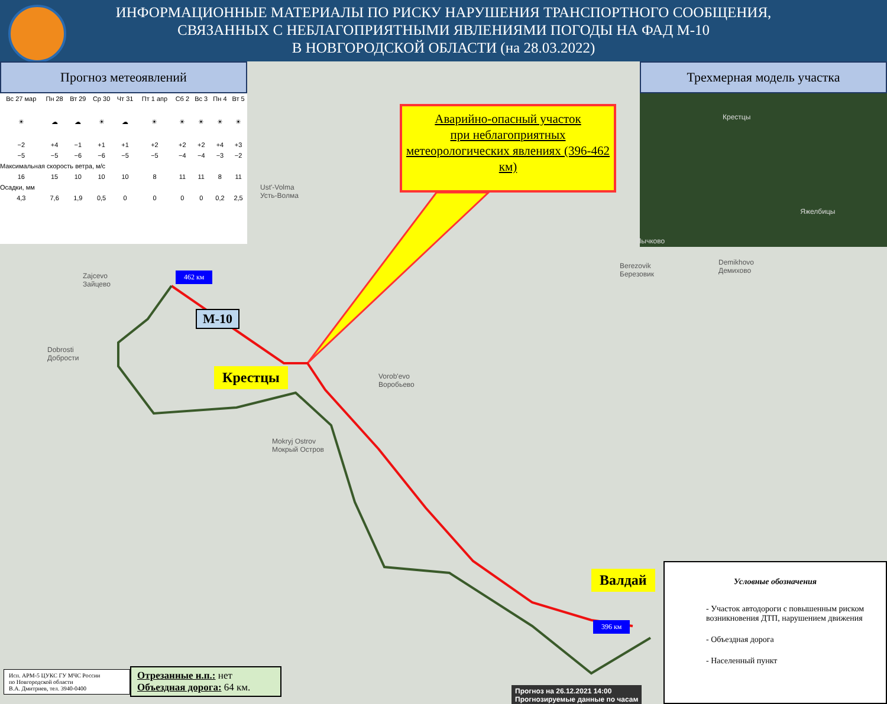ИНФОРМАЦИОННЫЕ МАТЕРИАЛЫ ПО РИСКУ НАРУШЕНИЯ ТРАНСПОРТНОГО СООБЩЕНИЯ,
СВЯЗАННЫХ С НЕБЛАГОПРИЯТНЫМИ ЯВЛЕНИЯМИ ПОГОДЫ НА ФАД М-10
В НОВГОРОДСКОЙ ОБЛАСТИ (на 28.03.2022)
Прогноз метеоявлений
| Вс 27 мар | Пн 28 | Вт 29 | Ср 30 | Чт 31 | Пт 1 апр | Сб 2 | Вс 3 | Пн 4 | Вт 5 |
| ☀ | ☁ | ☁ | ☀ | ☁ | ☀ | ☀ | ☀ | ☀ | ☀ |
| −2 | +4 | −1 | +1 | +1 | +2 | +2 | +2 | +4 | +3 |
| −5 | −5 | −6 | −6 | −5 | −5 | −4 | −4 | −3 | −2 |
| Максимальная скорость ветра, м/с | | | | | | | | | |
| 16 | 15 | 10 | 10 | 10 | 8 | 11 | 11 | 8 | 11 |
| Осадки, мм | | | | | | | | | |
| 4,3 | 7,6 | 1,9 | 0,5 | 0 | 0 | 0 | 0 | 0,2 | 2,5 |
Трехмерная модель участка
Крестцы Яжелбицы Лычково
Аварийно-опасный участок
при неблагоприятных
метеорологических явлениях (396-462 км)
462 км
М-10
Крестцы
Валдай
396 км
Ust'-Volma
Усть-Волма
Vorob'evo
Воробьево
Dobrosti
Добрости
Mokryj Ostrov
Мокрый Остров
Berezovik
Березовик
Demikhovo
Демихово
Zajcevo
Зайцево
Прогноз на 26.12.2021 14:00
Прогнозируемые данные по часам
Условные обозначения
- Участок автодороги с повышенным риском возникновения ДТП, нарушением движения
- Объездная дорога
- Населенный пункт
Исп. АРМ-5 ЦУКС ГУ МЧС России
по Новгородской области
В.А. Дмитриев, тел. 3940-0400
Отрезанные н.п.: нет
Объездная дорога: 64 км.